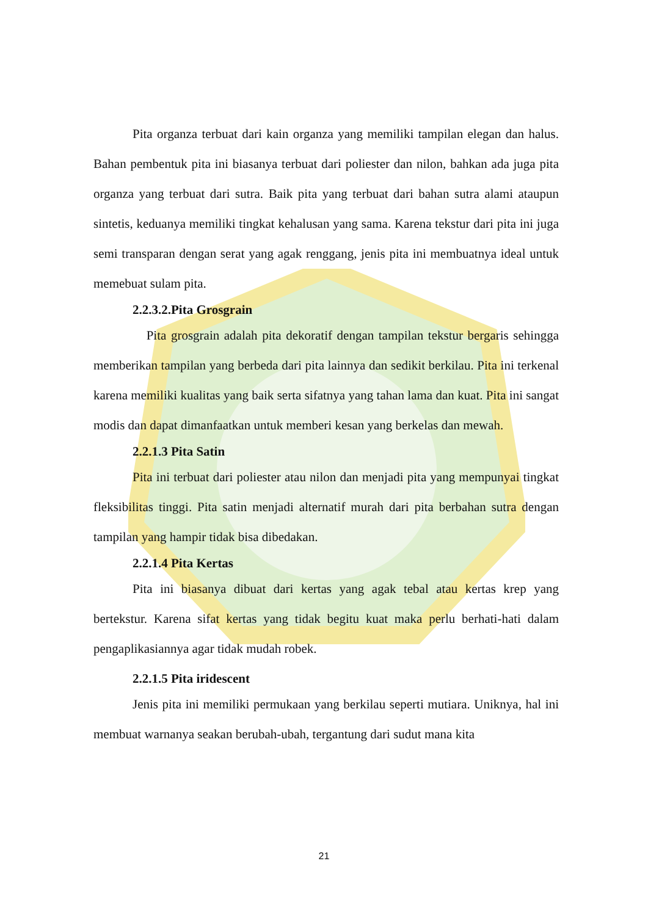Pita organza terbuat dari kain organza yang memiliki tampilan elegan dan halus. Bahan pembentuk pita ini biasanya terbuat dari poliester dan nilon, bahkan ada juga pita organza yang terbuat dari sutra. Baik pita yang terbuat dari bahan sutra alami ataupun sintetis, keduanya memiliki tingkat kehalusan yang sama. Karena tekstur dari pita ini juga semi transparan dengan serat yang agak renggang, jenis pita ini membuatnya ideal untuk memebuat sulam pita.
2.2.3.2.Pita Grosgrain
Pita grosgrain adalah pita dekoratif dengan tampilan tekstur bergaris sehingga memberikan tampilan yang berbeda dari pita lainnya dan sedikit berkilau. Pita ini terkenal karena memiliki kualitas yang baik serta sifatnya yang tahan lama dan kuat. Pita ini sangat modis dan dapat dimanfaatkan untuk memberi kesan yang berkelas dan mewah.
2.2.1.3 Pita Satin
Pita ini terbuat dari poliester atau nilon dan menjadi pita yang mempunyai tingkat fleksibilitas tinggi. Pita satin menjadi alternatif murah dari pita berbahan sutra dengan tampilan yang hampir tidak bisa dibedakan.
2.2.1.4 Pita Kertas
Pita ini biasanya dibuat dari kertas yang agak tebal atau kertas krep yang bertekstur. Karena sifat kertas yang tidak begitu kuat maka perlu berhati-hati dalam pengaplikasiannya agar tidak mudah robek.
2.2.1.5 Pita iridescent
Jenis pita ini memiliki permukaan yang berkilau seperti mutiara. Uniknya, hal ini membuat warnanya seakan berubah-ubah, tergantung dari sudut mana kita
21